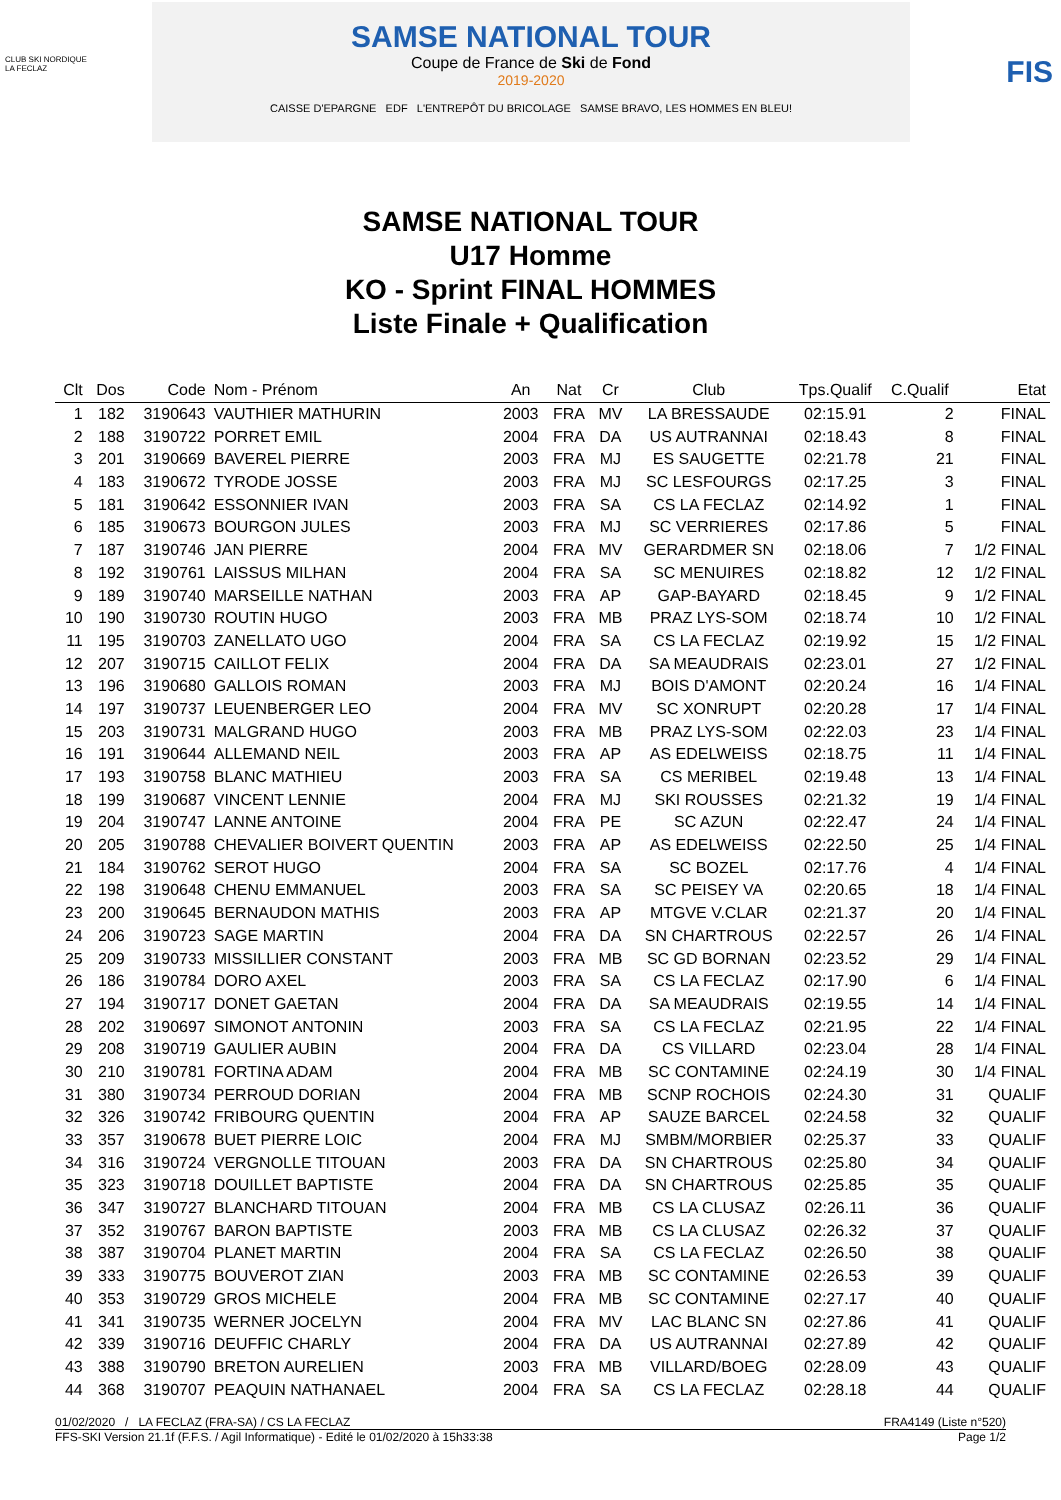CLUB SKI NORDIQUE
LA FECLAZ
SAMSE NATIONAL TOUR
Coupe de France de Ski de Fond
2019-2020
CAISSE D'EPARGNE EDF L'ENTREPÔT DU BRICOLAGE SAMSE BRAVO, LES HOMMES EN BLEU!
FIS
SAMSE NATIONAL TOUR
U17 Homme
KO - Sprint FINAL HOMMES
Liste Finale + Qualification
| Clt | Dos | Code | Nom - Prénom | An | Nat | Cr | Club | Tps.Qualif | C.Qualif | Etat |
| --- | --- | --- | --- | --- | --- | --- | --- | --- | --- | --- |
| 1 | 182 | 3190643 | VAUTHIER MATHURIN | 2003 | FRA | MV | LA BRESSAUDE | 02:15.91 | 2 | FINAL |
| 2 | 188 | 3190722 | PORRET EMIL | 2004 | FRA | DA | US AUTRANNAI | 02:18.43 | 8 | FINAL |
| 3 | 201 | 3190669 | BAVEREL PIERRE | 2003 | FRA | MJ | ES SAUGETTE | 02:21.78 | 21 | FINAL |
| 4 | 183 | 3190672 | TYRODE JOSSE | 2003 | FRA | MJ | SC LESFOURGS | 02:17.25 | 3 | FINAL |
| 5 | 181 | 3190642 | ESSONNIER IVAN | 2003 | FRA | SA | CS LA FECLAZ | 02:14.92 | 1 | FINAL |
| 6 | 185 | 3190673 | BOURGON JULES | 2003 | FRA | MJ | SC VERRIERES | 02:17.86 | 5 | FINAL |
| 7 | 187 | 3190746 | JAN PIERRE | 2004 | FRA | MV | GERARDMER SN | 02:18.06 | 7 | 1/2 FINAL |
| 8 | 192 | 3190761 | LAISSUS MILHAN | 2004 | FRA | SA | SC MENUIRES | 02:18.82 | 12 | 1/2 FINAL |
| 9 | 189 | 3190740 | MARSEILLE NATHAN | 2003 | FRA | AP | GAP-BAYARD | 02:18.45 | 9 | 1/2 FINAL |
| 10 | 190 | 3190730 | ROUTIN HUGO | 2003 | FRA | MB | PRAZ LYS-SOM | 02:18.74 | 10 | 1/2 FINAL |
| 11 | 195 | 3190703 | ZANELLATO UGO | 2004 | FRA | SA | CS LA FECLAZ | 02:19.92 | 15 | 1/2 FINAL |
| 12 | 207 | 3190715 | CAILLOT FELIX | 2004 | FRA | DA | SA MEAUDRAIS | 02:23.01 | 27 | 1/2 FINAL |
| 13 | 196 | 3190680 | GALLOIS ROMAN | 2003 | FRA | MJ | BOIS D'AMONT | 02:20.24 | 16 | 1/4 FINAL |
| 14 | 197 | 3190737 | LEUENBERGER LEO | 2004 | FRA | MV | SC XONRUPT | 02:20.28 | 17 | 1/4 FINAL |
| 15 | 203 | 3190731 | MALGRAND HUGO | 2003 | FRA | MB | PRAZ LYS-SOM | 02:22.03 | 23 | 1/4 FINAL |
| 16 | 191 | 3190644 | ALLEMAND NEIL | 2003 | FRA | AP | AS EDELWEISS | 02:18.75 | 11 | 1/4 FINAL |
| 17 | 193 | 3190758 | BLANC MATHIEU | 2003 | FRA | SA | CS MERIBEL | 02:19.48 | 13 | 1/4 FINAL |
| 18 | 199 | 3190687 | VINCENT LENNIE | 2004 | FRA | MJ | SKI ROUSSES | 02:21.32 | 19 | 1/4 FINAL |
| 19 | 204 | 3190747 | LANNE ANTOINE | 2004 | FRA | PE | SC AZUN | 02:22.47 | 24 | 1/4 FINAL |
| 20 | 205 | 3190788 | CHEVALIER BOIVERT QUENTIN | 2003 | FRA | AP | AS EDELWEISS | 02:22.50 | 25 | 1/4 FINAL |
| 21 | 184 | 3190762 | SEROT HUGO | 2004 | FRA | SA | SC BOZEL | 02:17.76 | 4 | 1/4 FINAL |
| 22 | 198 | 3190648 | CHENU EMMANUEL | 2003 | FRA | SA | SC PEISEY VA | 02:20.65 | 18 | 1/4 FINAL |
| 23 | 200 | 3190645 | BERNAUDON MATHIS | 2003 | FRA | AP | MTGVE V.CLAR | 02:21.37 | 20 | 1/4 FINAL |
| 24 | 206 | 3190723 | SAGE MARTIN | 2004 | FRA | DA | SN CHARTROUS | 02:22.57 | 26 | 1/4 FINAL |
| 25 | 209 | 3190733 | MISSILLIER CONSTANT | 2003 | FRA | MB | SC GD BORNAN | 02:23.52 | 29 | 1/4 FINAL |
| 26 | 186 | 3190784 | DORO AXEL | 2003 | FRA | SA | CS LA FECLAZ | 02:17.90 | 6 | 1/4 FINAL |
| 27 | 194 | 3190717 | DONET GAETAN | 2004 | FRA | DA | SA MEAUDRAIS | 02:19.55 | 14 | 1/4 FINAL |
| 28 | 202 | 3190697 | SIMONOT ANTONIN | 2003 | FRA | SA | CS LA FECLAZ | 02:21.95 | 22 | 1/4 FINAL |
| 29 | 208 | 3190719 | GAULIER AUBIN | 2004 | FRA | DA | CS VILLARD | 02:23.04 | 28 | 1/4 FINAL |
| 30 | 210 | 3190781 | FORTINA ADAM | 2004 | FRA | MB | SC CONTAMINE | 02:24.19 | 30 | 1/4 FINAL |
| 31 | 380 | 3190734 | PERROUD DORIAN | 2004 | FRA | MB | SCNP ROCHOIS | 02:24.30 | 31 | QUALIF |
| 32 | 326 | 3190742 | FRIBOURG QUENTIN | 2004 | FRA | AP | SAUZE BARCEL | 02:24.58 | 32 | QUALIF |
| 33 | 357 | 3190678 | BUET PIERRE LOIC | 2004 | FRA | MJ | SMBM/MORBIER | 02:25.37 | 33 | QUALIF |
| 34 | 316 | 3190724 | VERGNOLLE TITOUAN | 2003 | FRA | DA | SN CHARTROUS | 02:25.80 | 34 | QUALIF |
| 35 | 323 | 3190718 | DOUILLET BAPTISTE | 2004 | FRA | DA | SN CHARTROUS | 02:25.85 | 35 | QUALIF |
| 36 | 347 | 3190727 | BLANCHARD TITOUAN | 2004 | FRA | MB | CS LA CLUSAZ | 02:26.11 | 36 | QUALIF |
| 37 | 352 | 3190767 | BARON BAPTISTE | 2003 | FRA | MB | CS LA CLUSAZ | 02:26.32 | 37 | QUALIF |
| 38 | 387 | 3190704 | PLANET MARTIN | 2004 | FRA | SA | CS LA FECLAZ | 02:26.50 | 38 | QUALIF |
| 39 | 333 | 3190775 | BOUVEROT ZIAN | 2003 | FRA | MB | SC CONTAMINE | 02:26.53 | 39 | QUALIF |
| 40 | 353 | 3190729 | GROS MICHELE | 2004 | FRA | MB | SC CONTAMINE | 02:27.17 | 40 | QUALIF |
| 41 | 341 | 3190735 | WERNER JOCELYN | 2004 | FRA | MV | LAC BLANC SN | 02:27.86 | 41 | QUALIF |
| 42 | 339 | 3190716 | DEUFFIC CHARLY | 2004 | FRA | DA | US AUTRANNAI | 02:27.89 | 42 | QUALIF |
| 43 | 388 | 3190790 | BRETON AURELIEN | 2003 | FRA | MB | VILLARD/BOEG | 02:28.09 | 43 | QUALIF |
| 44 | 368 | 3190707 | PEAQUIN NATHANAEL | 2004 | FRA | SA | CS LA FECLAZ | 02:28.18 | 44 | QUALIF |
01/02/2020 / LA FECLAZ (FRA-SA) / CS LA FECLAZ FRA4149 (Liste n°520)
FFS-SKI Version 21.1f (F.F.S. / Agil Informatique) - Edité le 01/02/2020 à 15h33:38 Page 1/2